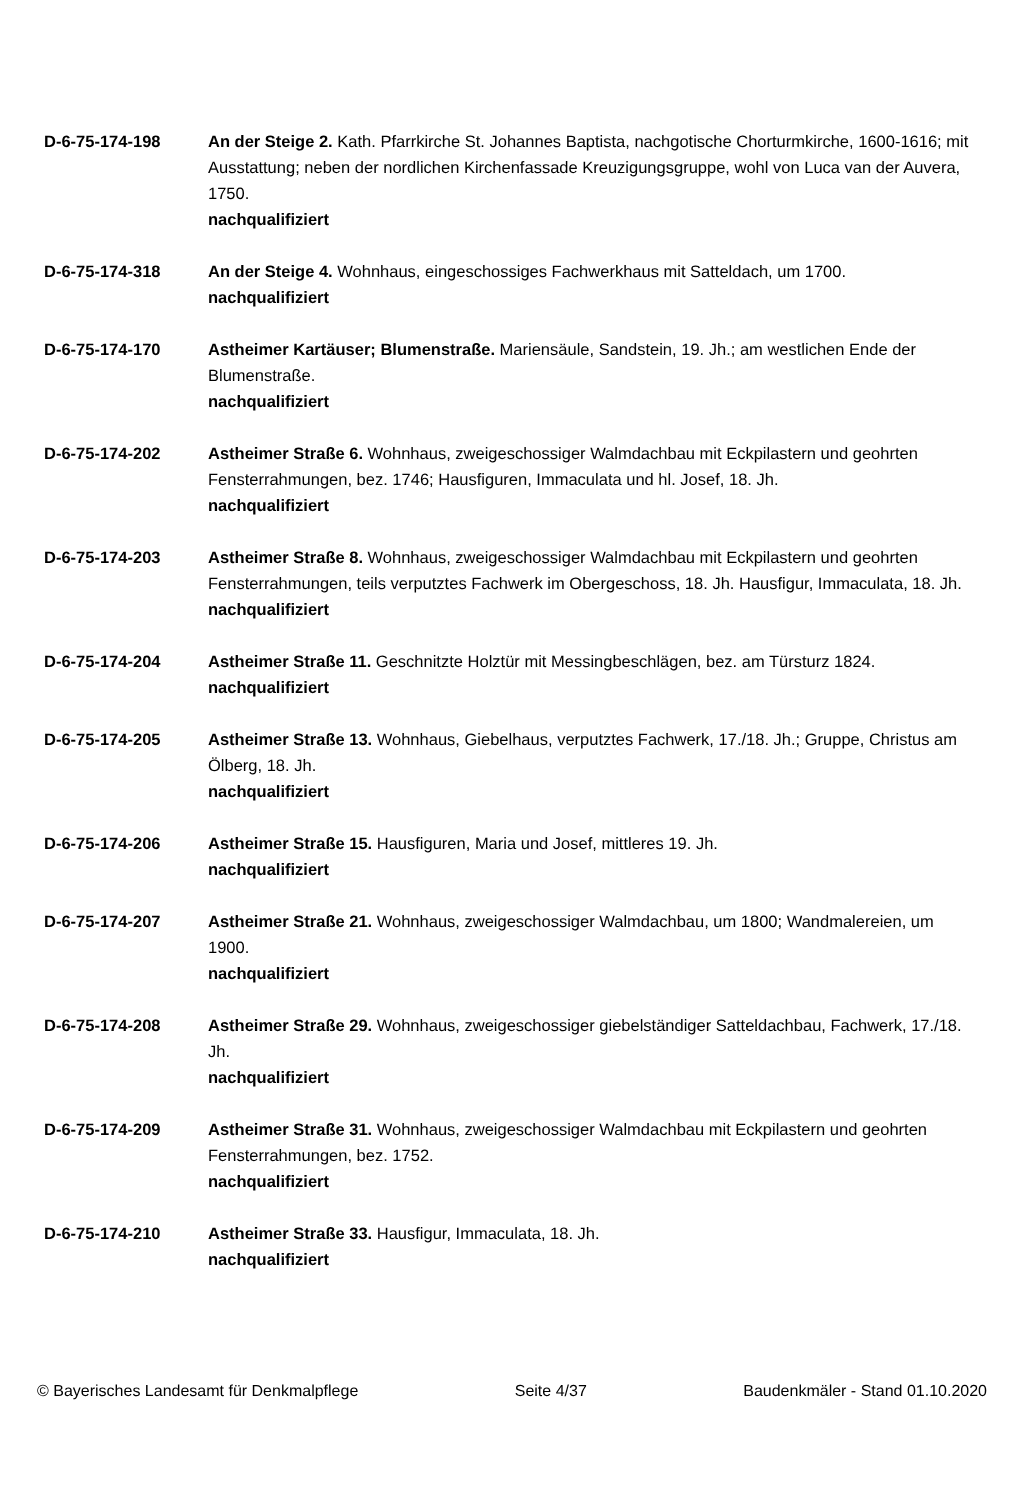D-6-75-174-198 An der Steige 2. Kath. Pfarrkirche St. Johannes Baptista, nachgotische Chorturmkirche, 1600-1616; mit Ausstattung; neben der nordlichen Kirchenfassade Kreuzigungsgruppe, wohl von Luca van der Auvera, 1750.
nachqualifiziert
D-6-75-174-318 An der Steige 4. Wohnhaus, eingeschossiges Fachwerkhaus mit Satteldach, um 1700.
nachqualifiziert
D-6-75-174-170 Astheimer Kartäuser; Blumenstraße. Mariensäule, Sandstein, 19. Jh.; am westlichen Ende der Blumenstraße.
nachqualifiziert
D-6-75-174-202 Astheimer Straße 6. Wohnhaus, zweigeschossiger Walmdachbau mit Eckpilastern und geohrten Fensterrahmungen, bez. 1746; Hausfiguren, Immaculata und hl. Josef, 18. Jh.
nachqualifiziert
D-6-75-174-203 Astheimer Straße 8. Wohnhaus, zweigeschossiger Walmdachbau mit Eckpilastern und geohrten Fensterrahmungen, teils verputztes Fachwerk im Obergeschoss, 18. Jh. Hausfigur, Immaculata, 18. Jh.
nachqualifiziert
D-6-75-174-204 Astheimer Straße 11. Geschnitzte Holztür mit Messingbeschlägen, bez. am Türsturz 1824.
nachqualifiziert
D-6-75-174-205 Astheimer Straße 13. Wohnhaus, Giebelhaus, verputztes Fachwerk, 17./18. Jh.; Gruppe, Christus am Ölberg, 18. Jh.
nachqualifiziert
D-6-75-174-206 Astheimer Straße 15. Hausfiguren, Maria und Josef, mittleres 19. Jh.
nachqualifiziert
D-6-75-174-207 Astheimer Straße 21. Wohnhaus, zweigeschossiger Walmdachbau, um 1800; Wandmalereien, um 1900.
nachqualifiziert
D-6-75-174-208 Astheimer Straße 29. Wohnhaus, zweigeschossiger giebelständiger Satteldachbau, Fachwerk, 17./18. Jh.
nachqualifiziert
D-6-75-174-209 Astheimer Straße 31. Wohnhaus, zweigeschossiger Walmdachbau mit Eckpilastern und geohrten Fensterrahmungen, bez. 1752.
nachqualifiziert
D-6-75-174-210 Astheimer Straße 33. Hausfigur, Immaculata, 18. Jh.
nachqualifiziert
© Bayerisches Landesamt für Denkmalpflege Seite 4/37 Baudenkmäler - Stand 01.10.2020